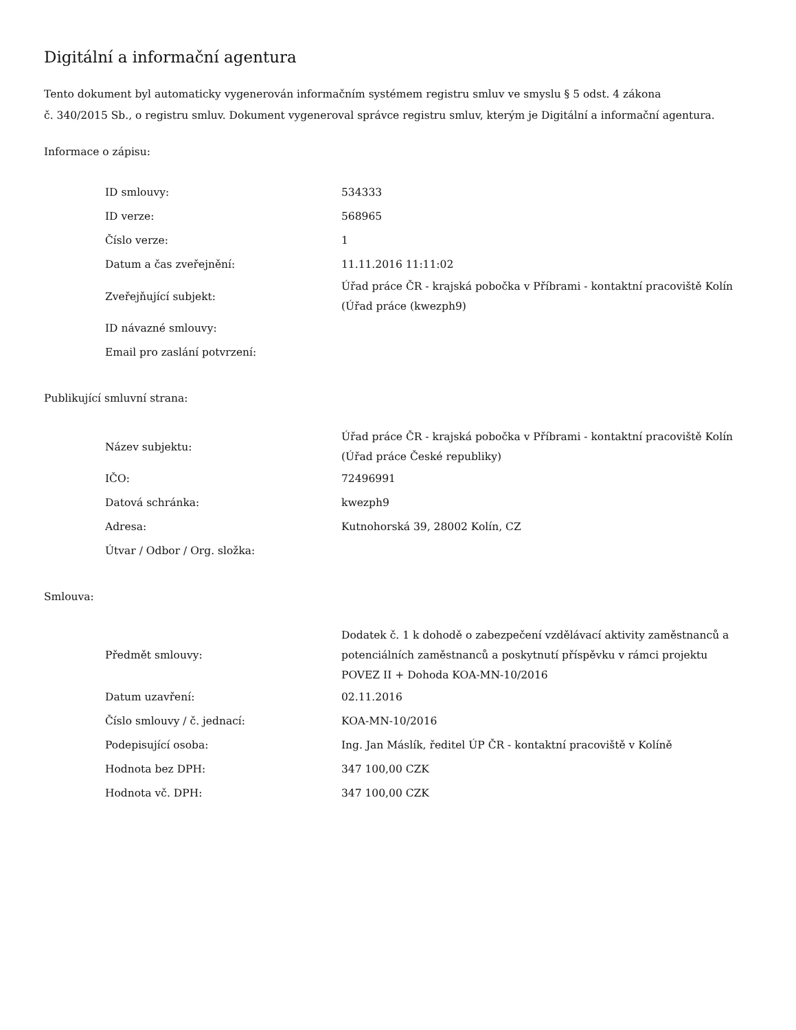Digitální a informační agentura
Tento dokument byl automaticky vygenerován informačním systémem registru smluv ve smyslu § 5 odst. 4 zákona
č. 340/2015 Sb., o registru smluv. Dokument vygeneroval správce registru smluv, kterým je Digitální a informační agentura.
Informace o zápisu:
| ID smlouvy: | 534333 |
| ID verze: | 568965 |
| Číslo verze: | 1 |
| Datum a čas zveřejnění: | 11.11.2016 11:11:02 |
| Zveřejňující subjekt: | Úřad práce ČR - krajská pobočka v Příbrami - kontaktní pracoviště Kolín (Úřad práce (kwezph9) |
| ID návazné smlouvy: | |
| Email pro zaslání potvrzení: | |
Publikující smluvní strana:
| Název subjektu: | Úřad práce ČR - krajská pobočka v Příbrami - kontaktní pracoviště Kolín (Úřad práce České republiky) |
| IČO: | 72496991 |
| Datová schránka: | kwezph9 |
| Adresa: | Kutnohorská 39, 28002 Kolín, CZ |
| Útvar / Odbor / Org. složka: | |
Smlouva:
| Předmět smlouvy: | Dodatek č. 1 k dohodě o zabezpečení vzdělávací aktivity zaměstnanců a potenciálních zaměstnanců a poskytnutí příspěvku v rámci projektu POVEZ II + Dohoda KOA-MN-10/2016 |
| Datum uzavření: | 02.11.2016 |
| Číslo smlouvy / č. jednací: | KOA-MN-10/2016 |
| Podepisující osoba: | Ing. Jan Máslík, ředitel ÚP ČR - kontaktní pracoviště v Kolíně |
| Hodnota bez DPH: | 347 100,00 CZK |
| Hodnota vč. DPH: | 347 100,00 CZK |